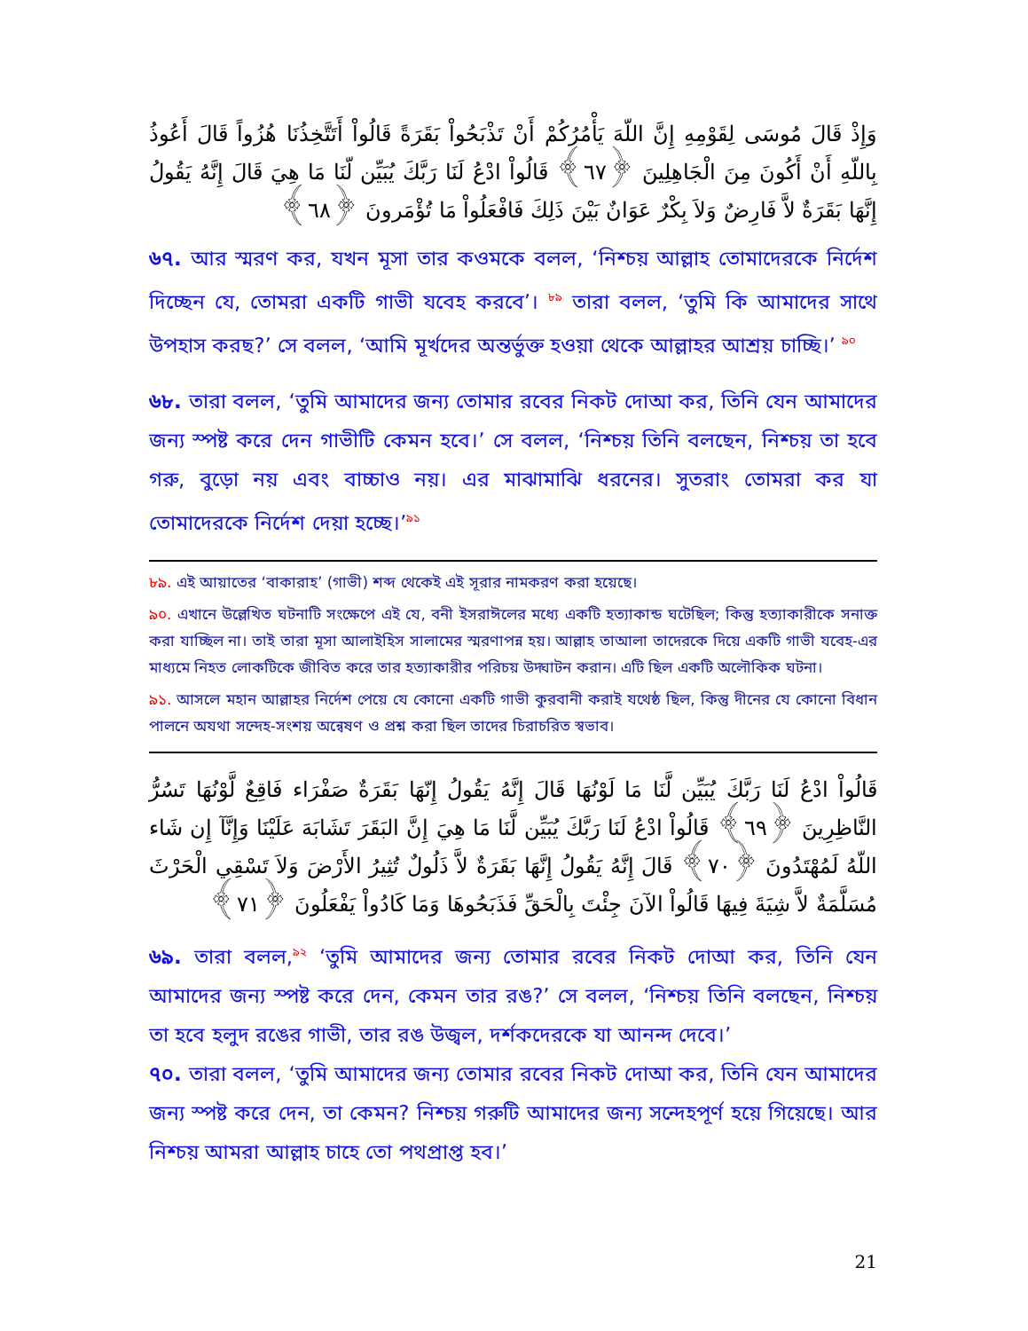وَإِذْ قَالَ مُوسَى لِقَوْمِهِ إِنَّ اللّهَ يَأْمُرُكُمْ أَنْ تَذْبَحُواْ بَقَرَةً قَالُواْ أَتَتَّخِذُنَا هُزُواً قَالَ أَعُوذُ بِاللّهِ أَنْ أَكُونَ مِنَ الْجَاهِلِينَ ﴿٦٧﴾ قَالُواْ ادْعُ لَنَا رَبَّكَ يُبَيِّن لّنَا مَا هِيَ قَالَ إِنَّهُ يَقُولُ إِنَّهَا بَقَرَةٌ لاَّ فَارِضٌ وَلاَ بِكْرٌ عَوَانٌ بَيْنَ ذَلِكَ فَافْعَلُواْ مَا تُؤْمَرونَ ﴿٦٨﴾
৬৭. আর স্মরণ কর, যখন মূসা তার কওমকে বলল, ‘নিশ্চয় আল্লাহ তোমাদেরকে নির্দেশ দিচ্ছেন যে, তোমরা একটি গাভী যবেহ করবে’। <sup>৮৯</sup> তারা বলল, ‘তুমি কি আমাদের সাথে উপহাস করছ?’ সে বলল, ‘আমি মূর্খদের অন্তর্ভুক্ত হওয়া থেকে আল্লাহর আশ্রয় চাচ্ছি।’ <sup>৯০</sup>
৬৮. তারা বলল, ‘তুমি আমাদের জন্য তোমার রবের নিকট দোআ কর, তিনি যেন আমাদের জন্য স্পষ্ট করে দেন গাভীটি কেমন হবে।’ সে বলল, ‘নিশ্চয় তিনি বলছেন, নিশ্চয় তা হবে গরু, বুড়ো নয় এবং বাচ্চাও নয়। এর মাঝামাঝি ধরনের। সুতরাং তোমরা কর যা তোমাদেরকে নির্দেশ দেয়া হচ্ছে।’<sup>৯১</sup>
৮৯. এই আয়াতের ‘বাকারাহ’ (গাভী) শব্দ থেকেই এই সূরার নামকরণ করা হয়েছে।
৯০. এখানে উল্লেখিত ঘটনাটি সংক্ষেপে এই যে, বনী ইসরাঈলের মধ্যে একটি হত্যাকান্ড ঘটেছিল; কিন্তু হত্যাকারীকে সনাক্ত করা যাচ্ছিল না। তাই তারা মূসা আলাইহিস সালামের স্মরণাপন্ন হয়। আল্লাহ তাআলা তাদেরকে দিয়ে একটি গাভী যবেহ-এর মাধ্যমে নিহত লোকটিকে জীবিত করে তার হত্যাকারীর পরিচয় উদ্ঘাটন করান। এটি ছিল একটি অলৌকিক ঘটনা।
৯১. আসলে মহান আল্লাহর নির্দেশ পেয়ে যে কোনো একটি গাভী কুরবানী করাই যথেষ্ঠ ছিল, কিন্তু দীনের যে কোনো বিধান পালনে অযথা সন্দেহ-সংশয় অন্বেষণ ও প্রশ্ন করা ছিল তাদের চিরাচরিত স্বভাব।
قَالُواْ ادْعُ لَنَا رَبَّكَ يُبَيِّن لَّنَا مَا لَوْنُهَا قَالَ إِنَّهُ يَقُولُ إِنّهَا بَقَرَةٌ صَفْرَاء فَاقِعٌ لَّوْنُهَا تَسُرُّ النَّاظِرِينَ ﴿٦٩﴾ قَالُواْ ادْعُ لَنَا رَبَّكَ يُبَيِّن لَّنَا مَا هِيَ إِنَّ البَقَرَ تَشَابَهَ عَلَيْنَا وَإِنَّآ إِن شَاء اللّهُ لَمُهْتَدُونَ ﴿٧٠﴾ قَالَ إِنَّهُ يَقُولُ إِنَّهَا بَقَرَةٌ لاَّ ذَلُولٌ تُثِيرُ الأَرْضَ وَلاَ تَسْقِي الْحَرْثَ مُسَلَّمَةٌ لاَّ شِيَةَ فِيهَا قَالُواْ الآنَ جِئْتَ بِالْحَقِّ فَذَبَحُوهَا وَمَا كَادُواْ يَفْعَلُونَ ﴿٧١﴾
৬৯. তারা বলল,<sup>৯২</sup> ‘তুমি আমাদের জন্য তোমার রবের নিকট দোআ কর, তিনি যেন আমাদের জন্য স্পষ্ট করে দেন, কেমন তার রঙ?’ সে বলল, ‘নিশ্চয় তিনি বলছেন, নিশ্চয় তা হবে হলুদ রঙের গাভী, তার রঙ উজ্বল, দর্শকদেরকে যা আনন্দ দেবে।’
৭০. তারা বলল, ‘তুমি আমাদের জন্য তোমার রবের নিকট দোআ কর, তিনি যেন আমাদের জন্য স্পষ্ট করে দেন, তা কেমন? নিশ্চয় গরুটি আমাদের জন্য সন্দেহপূর্ণ হয়ে গিয়েছে। আর নিশ্চয় আমরা আল্লাহ চাহে তো পথপ্রাপ্ত হব।’
21